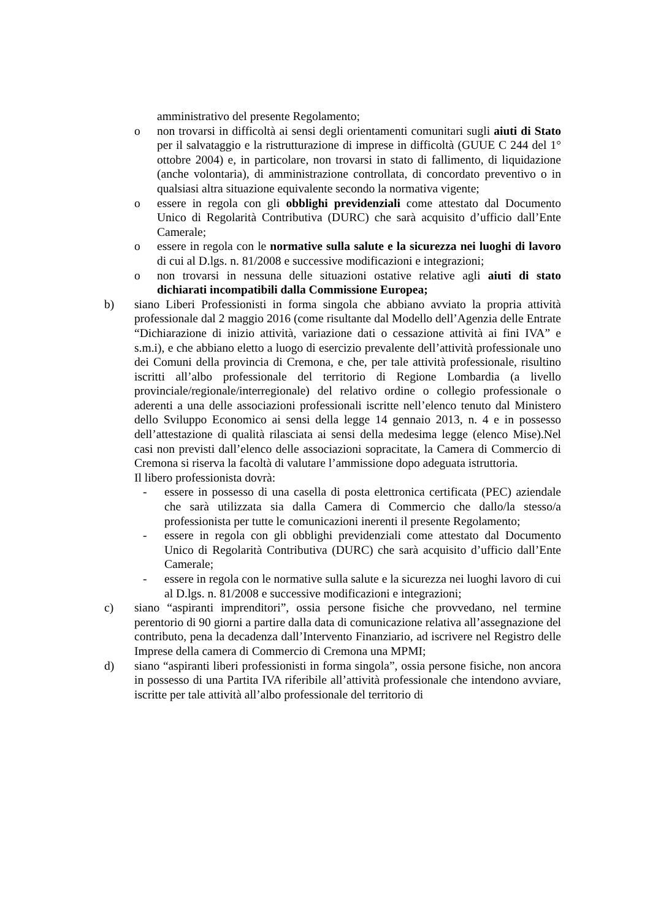amministrativo del presente Regolamento;
o non trovarsi in difficoltà ai sensi degli orientamenti comunitari sugli aiuti di Stato per il salvataggio e la ristrutturazione di imprese in difficoltà (GUUE C 244 del 1° ottobre 2004) e, in particolare, non trovarsi in stato di fallimento, di liquidazione (anche volontaria), di amministrazione controllata, di concordato preventivo o in qualsiasi altra situazione equivalente secondo la normativa vigente;
o essere in regola con gli obblighi previdenziali come attestato dal Documento Unico di Regolarità Contributiva (DURC) che sarà acquisito d’ufficio dall’Ente Camerale;
o essere in regola con le normative sulla salute e la sicurezza nei luoghi di lavoro di cui al D.lgs. n. 81/2008 e successive modificazioni e integrazioni;
o non trovarsi in nessuna delle situazioni ostative relative agli aiuti di stato dichiarati incompatibili dalla Commissione Europea;
b) siano Liberi Professionisti in forma singola che abbiano avviato la propria attività professionale dal 2 maggio 2016 (come risultante dal Modello dell’Agenzia delle Entrate “Dichiarazione di inizio attività, variazione dati o cessazione attività ai fini IVA” e s.m.i), e che abbiano eletto a luogo di esercizio prevalente dell’attività professionale uno dei Comuni della provincia di Cremona, e che, per tale attività professionale, risultino iscritti all’albo professionale del territorio di Regione Lombardia (a livello provinciale/regionale/interregionale) del relativo ordine o collegio professionale o aderenti a una delle associazioni professionali iscritte nell’elenco tenuto dal Ministero dello Sviluppo Economico ai sensi della legge 14 gennaio 2013, n. 4 e in possesso dell’attestazione di qualità rilasciata ai sensi della medesima legge (elenco Mise).Nel casi non previsti dall’elenco delle associazioni sopracitate, la Camera di Commercio di Cremona si riserva la facoltà di valutare l’ammissione dopo adeguata istruttoria.
Il libero professionista dovrà:
- essere in possesso di una casella di posta elettronica certificata (PEC) aziendale che sarà utilizzata sia dalla Camera di Commercio che dallo/la stesso/a professionista per tutte le comunicazioni inerenti il presente Regolamento;
- essere in regola con gli obblighi previdenziali come attestato dal Documento Unico di Regolarità Contributiva (DURC) che sarà acquisito d’ufficio dall’Ente Camerale;
- essere in regola con le normative sulla salute e la sicurezza nei luoghi lavoro di cui al D.lgs. n. 81/2008 e successive modificazioni e integrazioni;
c) siano “aspiranti imprenditori”, ossia persone fisiche che provvedano, nel termine perentorio di 90 giorni a partire dalla data di comunicazione relativa all’assegnazione del contributo, pena la decadenza dall’Intervento Finanziario, ad iscrivere nel Registro delle Imprese della camera di Commercio di Cremona una MPMI;
d) siano “aspiranti liberi professionisti in forma singola”, ossia persone fisiche, non ancora in possesso di una Partita IVA riferibile all’attività professionale che intendono avviare, iscritte per tale attività all’albo professionale del territorio di